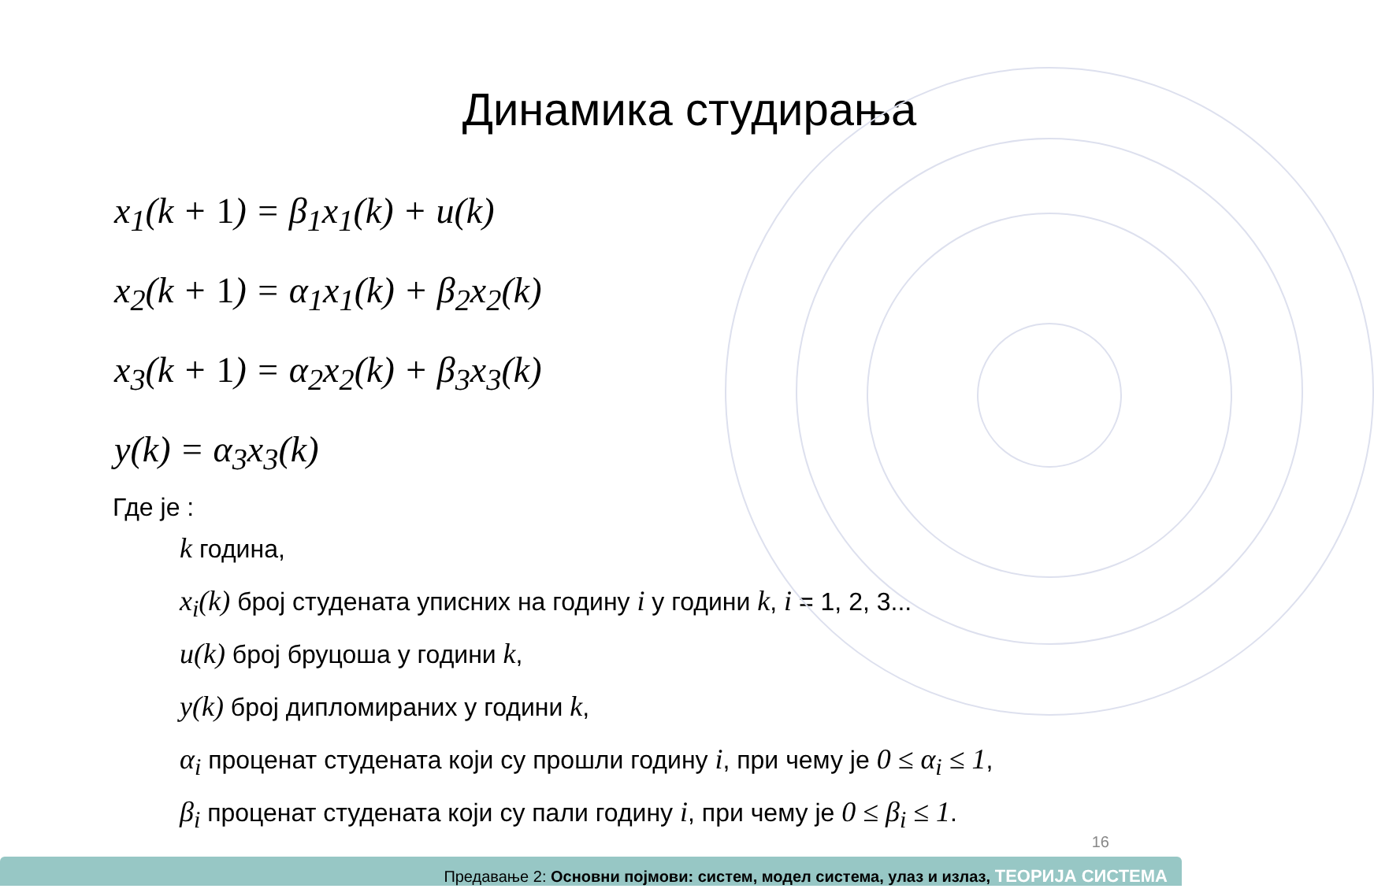Динамика студирања
x<sub>1</sub>(k + 1) = β<sub>1</sub>x<sub>1</sub>(k) + u(k)
x<sub>2</sub>(k + 1) = α<sub>1</sub>x<sub>1</sub>(k) + β<sub>2</sub>x<sub>2</sub>(k)
x<sub>3</sub>(k + 1) = α<sub>2</sub>x<sub>2</sub>(k) + β<sub>3</sub>x<sub>3</sub>(k)
y(k) = α<sub>3</sub>x<sub>3</sub>(k)
Где је :
k година,
x<sub>i</sub>(k) број студената уписних на годину i у години k, i = 1, 2, 3...
u(k) број бруцоша у години k,
y(k) број дипломираних у години k,
α<sub>i</sub> проценат студената који су прошли годину i, при чему је 0 ≤ α<sub>i</sub> ≤ 1,
β<sub>i</sub> проценат студената који су пали годину i, при чему је 0 ≤ β<sub>i</sub> ≤ 1.
16
Предавање 2: Основни појмови: систем, модел система, улаз и излаз, ТЕОРИЈА СИСТЕМА